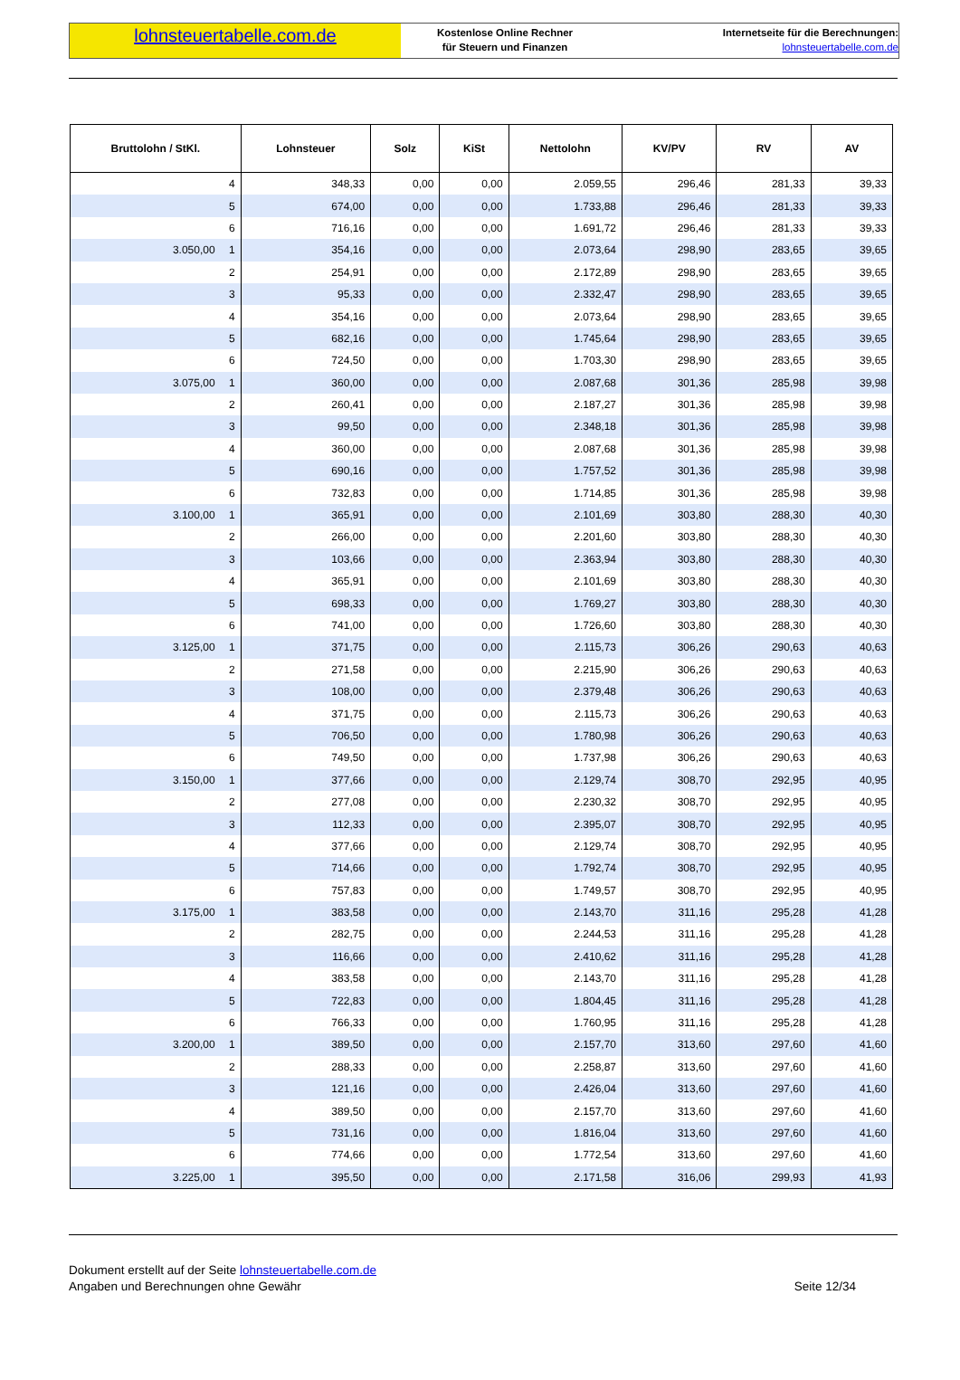lohnsteuertabelle.com.de
Kostenlose Online Rechner
für Steuern und Finanzen
Internetseite für die Berechnungen:
lohnsteuertabelle.com.de
| Bruttolohn / StKl. | | Lohnsteuer | Solz | KiSt | Nettolohn | KV/PV | RV | AV |
| --- | --- | --- | --- | --- | --- | --- | --- | --- |
| | 4 | 348,33 | 0,00 | 0,00 | 2.059,55 | 296,46 | 281,33 | 39,33 |
| | 5 | 674,00 | 0,00 | 0,00 | 1.733,88 | 296,46 | 281,33 | 39,33 |
| | 6 | 716,16 | 0,00 | 0,00 | 1.691,72 | 296,46 | 281,33 | 39,33 |
| 3.050,00 | 1 | 354,16 | 0,00 | 0,00 | 2.073,64 | 298,90 | 283,65 | 39,65 |
| | 2 | 254,91 | 0,00 | 0,00 | 2.172,89 | 298,90 | 283,65 | 39,65 |
| | 3 | 95,33 | 0,00 | 0,00 | 2.332,47 | 298,90 | 283,65 | 39,65 |
| | 4 | 354,16 | 0,00 | 0,00 | 2.073,64 | 298,90 | 283,65 | 39,65 |
| | 5 | 682,16 | 0,00 | 0,00 | 1.745,64 | 298,90 | 283,65 | 39,65 |
| | 6 | 724,50 | 0,00 | 0,00 | 1.703,30 | 298,90 | 283,65 | 39,65 |
| 3.075,00 | 1 | 360,00 | 0,00 | 0,00 | 2.087,68 | 301,36 | 285,98 | 39,98 |
| | 2 | 260,41 | 0,00 | 0,00 | 2.187,27 | 301,36 | 285,98 | 39,98 |
| | 3 | 99,50 | 0,00 | 0,00 | 2.348,18 | 301,36 | 285,98 | 39,98 |
| | 4 | 360,00 | 0,00 | 0,00 | 2.087,68 | 301,36 | 285,98 | 39,98 |
| | 5 | 690,16 | 0,00 | 0,00 | 1.757,52 | 301,36 | 285,98 | 39,98 |
| | 6 | 732,83 | 0,00 | 0,00 | 1.714,85 | 301,36 | 285,98 | 39,98 |
| 3.100,00 | 1 | 365,91 | 0,00 | 0,00 | 2.101,69 | 303,80 | 288,30 | 40,30 |
| | 2 | 266,00 | 0,00 | 0,00 | 2.201,60 | 303,80 | 288,30 | 40,30 |
| | 3 | 103,66 | 0,00 | 0,00 | 2.363,94 | 303,80 | 288,30 | 40,30 |
| | 4 | 365,91 | 0,00 | 0,00 | 2.101,69 | 303,80 | 288,30 | 40,30 |
| | 5 | 698,33 | 0,00 | 0,00 | 1.769,27 | 303,80 | 288,30 | 40,30 |
| | 6 | 741,00 | 0,00 | 0,00 | 1.726,60 | 303,80 | 288,30 | 40,30 |
| 3.125,00 | 1 | 371,75 | 0,00 | 0,00 | 2.115,73 | 306,26 | 290,63 | 40,63 |
| | 2 | 271,58 | 0,00 | 0,00 | 2.215,90 | 306,26 | 290,63 | 40,63 |
| | 3 | 108,00 | 0,00 | 0,00 | 2.379,48 | 306,26 | 290,63 | 40,63 |
| | 4 | 371,75 | 0,00 | 0,00 | 2.115,73 | 306,26 | 290,63 | 40,63 |
| | 5 | 706,50 | 0,00 | 0,00 | 1.780,98 | 306,26 | 290,63 | 40,63 |
| | 6 | 749,50 | 0,00 | 0,00 | 1.737,98 | 306,26 | 290,63 | 40,63 |
| 3.150,00 | 1 | 377,66 | 0,00 | 0,00 | 2.129,74 | 308,70 | 292,95 | 40,95 |
| | 2 | 277,08 | 0,00 | 0,00 | 2.230,32 | 308,70 | 292,95 | 40,95 |
| | 3 | 112,33 | 0,00 | 0,00 | 2.395,07 | 308,70 | 292,95 | 40,95 |
| | 4 | 377,66 | 0,00 | 0,00 | 2.129,74 | 308,70 | 292,95 | 40,95 |
| | 5 | 714,66 | 0,00 | 0,00 | 1.792,74 | 308,70 | 292,95 | 40,95 |
| | 6 | 757,83 | 0,00 | 0,00 | 1.749,57 | 308,70 | 292,95 | 40,95 |
| 3.175,00 | 1 | 383,58 | 0,00 | 0,00 | 2.143,70 | 311,16 | 295,28 | 41,28 |
| | 2 | 282,75 | 0,00 | 0,00 | 2.244,53 | 311,16 | 295,28 | 41,28 |
| | 3 | 116,66 | 0,00 | 0,00 | 2.410,62 | 311,16 | 295,28 | 41,28 |
| | 4 | 383,58 | 0,00 | 0,00 | 2.143,70 | 311,16 | 295,28 | 41,28 |
| | 5 | 722,83 | 0,00 | 0,00 | 1.804,45 | 311,16 | 295,28 | 41,28 |
| | 6 | 766,33 | 0,00 | 0,00 | 1.760,95 | 311,16 | 295,28 | 41,28 |
| 3.200,00 | 1 | 389,50 | 0,00 | 0,00 | 2.157,70 | 313,60 | 297,60 | 41,60 |
| | 2 | 288,33 | 0,00 | 0,00 | 2.258,87 | 313,60 | 297,60 | 41,60 |
| | 3 | 121,16 | 0,00 | 0,00 | 2.426,04 | 313,60 | 297,60 | 41,60 |
| | 4 | 389,50 | 0,00 | 0,00 | 2.157,70 | 313,60 | 297,60 | 41,60 |
| | 5 | 731,16 | 0,00 | 0,00 | 1.816,04 | 313,60 | 297,60 | 41,60 |
| | 6 | 774,66 | 0,00 | 0,00 | 1.772,54 | 313,60 | 297,60 | 41,60 |
| 3.225,00 | 1 | 395,50 | 0,00 | 0,00 | 2.171,58 | 316,06 | 299,93 | 41,93 |
Dokument erstellt auf der Seite lohnsteuertabelle.com.de
Angaben und Berechnungen ohne Gewähr
Seite 12/34